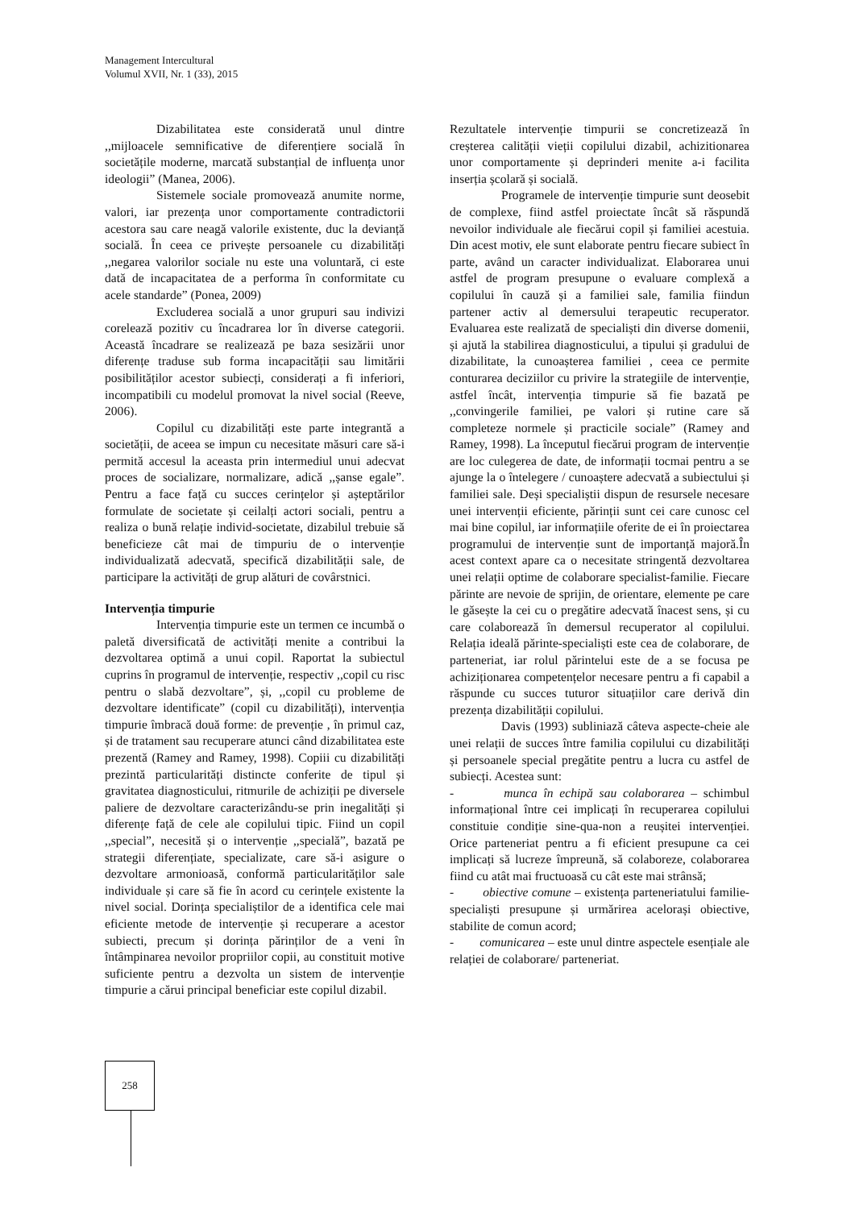Management Intercultural
Volumul XVII, Nr. 1 (33), 2015
Dizabilitatea este considerată unul dintre ,,mijloacele semnificative de diferențiere socială în societățile moderne, marcată substanțial de influența unor ideologii” (Manea, 2006).
Sistemele sociale promovează anumite norme, valori, iar prezența unor comportamente contradictorii acestora sau care neagă valorile existente, duc la devianță socială. În ceea ce privește persoanele cu dizabilități ,,negarea valorilor sociale nu este una voluntară, ci este dată de incapacitatea de a performa în conformitate cu acele standarde” (Ponea, 2009)
Excluderea socială a unor grupuri sau indivizi corelează pozitiv cu încadrarea lor în diverse categorii. Această încadrare se realizează pe baza sesizării unor diferențe traduse sub forma incapacității sau limitării posibilităților acestor subiecți, considerați a fi inferiori, incompatibili cu modelul promovat la nivel social (Reeve, 2006).
Copilul cu dizabilități este parte integrantă a societății, de aceea se impun cu necesitate măsuri care să-i permită accesul la aceasta prin intermediul unui adecvat proces de socializare, normalizare, adică ,,șanse egale”. Pentru a face față cu succes cerințelor și așteptărilor formulate de societate și ceilalți actori sociali, pentru a realiza o bună relație individ-societate, dizabilul trebuie să beneficieze cât mai de timpuriu de o intervenție individualizată adecvată, specifică dizabilității sale, de participare la activități de grup alături de covârstnici.
Intervenția timpurie
Intervenția timpurie este un termen ce incumbă o paletă diversificată de activități menite a contribui la dezvoltarea optimă a unui copil. Raportat la subiectul cuprins în programul de intervenție, respectiv ,,copil cu risc pentru o slabă dezvoltare”, și, ,,copil cu probleme de dezvoltare identificate” (copil cu dizabilități), intervenția timpurie îmbracă două forme: de prevenție , în primul caz, și de tratament sau recuperare atunci când dizabilitatea este prezentă (Ramey and Ramey, 1998). Copiii cu dizabilități prezintă particularități distincte conferite de tipul și gravitatea diagnosticului, ritmurile de achiziții pe diversele paliere de dezvoltare caracterizându-se prin inegalități și diferențe față de cele ale copilului tipic. Fiind un copil ,,special”, necesită și o intervenție ,,specială”, bazată pe strategii diferențiate, specializate, care să-i asigure o dezvoltare armonioasă, conformă particularităților sale individuale și care să fie în acord cu cerințele existente la nivel social. Dorința specialiștilor de a identifica cele mai eficiente metode de intervenție și recuperare a acestor subiecti, precum și dorința părinților de a veni în întâmpinarea nevoilor propriilor copii, au constituit motive suficiente pentru a dezvolta un sistem de intervenție timpurie a cărui principal beneficiar este copilul dizabil.
Rezultatele intervenție timpurii se concretizează în creșterea calității vieții copilului dizabil, achizitionarea unor comportamente și deprinderi menite a-i facilita inserția școlară și socială.
Programele de intervenție timpurie sunt deosebit de complexe, fiind astfel proiectate încât să răspundă nevoilor individuale ale fiecărui copil și familiei acestuia. Din acest motiv, ele sunt elaborate pentru fiecare subiect în parte, având un caracter individualizat. Elaborarea unui astfel de program presupune o evaluare complexă a copilului în cauză și a familiei sale, familia fiindun partener activ al demersului terapeutic recuperator. Evaluarea este realizată de specialiști din diverse domenii, și ajută la stabilirea diagnosticului, a tipului și gradului de dizabilitate, la cunoașterea familiei , ceea ce permite conturarea deciziilor cu privire la strategiile de intervenție, astfel încât, intervenția timpurie să fie bazată pe ,,convingerile familiei, pe valori și rutine care să completeze normele și practicile sociale” (Ramey and Ramey, 1998). La începutul fiecărui program de intervenție are loc culegerea de date, de informații tocmai pentru a se ajunge la o întelegere / cunoaștere adecvată a subiectului și familiei sale. Deși specialiștii dispun de resursele necesare unei intervenții eficiente, părinții sunt cei care cunosc cel mai bine copilul, iar informațiile oferite de ei în proiectarea programului de intervenție sunt de importanță majoră.În acest context apare ca o necesitate stringentă dezvoltarea unei relații optime de colaborare specialist-familie. Fiecare părinte are nevoie de sprijin, de orientare, elemente pe care le găsește la cei cu o pregătire adecvată înacest sens, și cu care colaborează în demersul recuperator al copilului. Relația ideală părinte-specialiști este cea de colaborare, de parteneriat, iar rolul părintelui este de a se focusa pe achiziționarea competențelor necesare pentru a fi capabil a răspunde cu succes tuturor situațiilor care derivă din prezența dizabilității copilului.
Davis (1993) subliniază câteva aspecte-cheie ale unei relații de succes între familia copilului cu dizabilități și persoanele special pregătite pentru a lucra cu astfel de subiecți. Acestea sunt:
- munca în echipă sau colaborarea – schimbul informațional între cei implicați în recuperarea copilului constituie condiție sine-qua-non a reușitei intervenției. Orice parteneriat pentru a fi eficient presupune ca cei implicați să lucreze împreună, să colaboreze, colaborarea fiind cu atât mai fructuoasă cu cât este mai strânsă;
- obiective comune – existența parteneriatului familie-specialiști presupune și urmărirea acelorași obiective, stabilite de comun acord;
- comunicarea – este unul dintre aspectele esențiale ale relației de colaborare/ parteneriat.
258